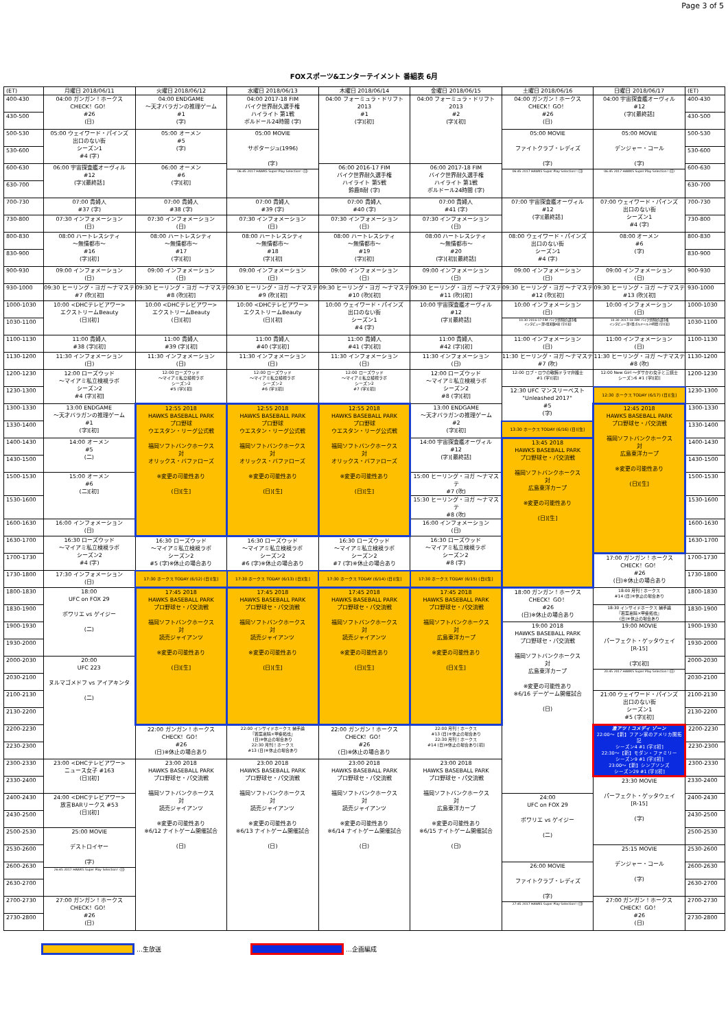Page 3 of 5
FOXスポーツ&エンターテイメント 番組表 6月
| (ET) | 月曜日 2018/06/11 | 火曜日 2018/06/12 | 水曜日 2018/06/13 | 木曜日 2018/06/14 | 金曜日 2018/06/15 | 土曜日 2018/06/16 | 日曜日 2018/06/17 | (ET) |
| --- | --- | --- | --- | --- | --- | --- | --- | --- |
| 400-430 | 04:00 ガンガン！ホークス CHECK！GO！ #26 (日) | 04:00 ENDGAME ～天才バラガンの推理ゲーム #1 (字) | 04:00 2017-18 FIM バイク世界耐久選手権 ハイライト 第1戦 ボルドール24時間 (字) | 04:00 フォーミュラ・ドリフト 2013 #1 (字)[初] | 04:00 フォーミュラ・ドリフト 2013 #2 (字)[初] | 04:00 ガンガン！ホークス CHECK！GO！ #26 (日) | 04:00 宇宙探査艦オーヴィル #12 (字)[最終話] | 400-430 |
| 430-500 | | | | | | | | 430-500 |
| 500-530 | 05:00 ウェイワード・パインズ 出口のない街 シーズン1 #4 (字) | 05:00 オーメン #5 (字) | 05:00 MOVIE サボタージュ(1996) (字) 06:45 2017 HAWKS Super Play Selection！(日) | | | 05:00 MOVIE ファイトクラブ・レディズ (字) 06:45 2017 HAWKS Super Play Selection！(日) | 05:00 MOVIE デンジャー・コール (字) 06:45 2017 HAWKS Super Play Selection！(日) | 500-530 |
| 530-600 | | | | | | | | 530-600 |
| 600-630 | 06:00 宇宙探査艦オーヴィル #12 (字)[最終話] | 06:00 オーメン #6 (字)[初] | | 06:00 2016-17 FIM バイク世界耐久選手権 ハイライト 第5戦 鈴鹿8耐 (字) | 06:00 2017-18 FIM バイク世界耐久選手権 ハイライト 第1戦 ボルドール24時間 (字) | | | 600-630 |
| 630-700 | | | | | | | | 630-700 |
| 700-730 | 07:00 貴婦人 #37 (字) | 07:00 貴婦人 #38 (字) | 07:00 貴婦人 #39 (字) | 07:00 貴婦人 #40 (字) | 07:00 貴婦人 #41 (字) | 07:00 宇宙探査艦オーヴィル #12 (字)[最終話] | 07:00 ウェイワード・パインズ 出口のない街 シーズン1 #4 (字) | 700-730 |
| 730-800 | 07:30 インフォメーション (日) | 07:30 インフォメーション (日) | 07:30 インフォメーション (日) | 07:30 インフォメーション (日) | 07:30 インフォメーション (日) | | | 730-800 |
| 800-830 | 08:00 ハートレスシティ ～無情都市～ #16 (字)[初] | 08:00 ハートレスシティ ～無情都市～ #17 (字)[初] | 08:00 ハートレスシティ ～無情都市～ #18 (字)[初] | 08:00 ハートレスシティ ～無情都市～ #19 (字)[初] | 08:00 ハートレスシティ ～無情都市～ #20 (字)[初][最終話] | 08:00 ウェイワード・パインズ 出口のない街 シーズン1 #4 (字) | 08:00 オーメン #6 (字) | 800-830 |
| 830-900 | | | | | | | | 830-900 |
| 900-930 | 09:00 インフォメーション (日) | 09:00 インフォメーション (日) | 09:00 インフォメーション (日) | 09:00 インフォメーション (日) | 09:00 インフォメーション (日) | 09:00 インフォメーション (日) | 09:00 インフォメーション (日) | 900-930 |
| 930-1000 | 09:30 ヒーリング・ヨガ ～ナマステ #7 (吹)[初] | 09:30 ヒーリング・ヨガ ～ナマステ #8 (吹)[初] | 09:30 ヒーリング・ヨガ ～ナマステ #9 (吹)[初] | 09:30 ヒーリング・ヨガ ～ナマステ #10 (吹)[初] | 09:30 ヒーリング・ヨガ ～ナマステ #11 (吹)[初] | 09:30 ヒーリング・ヨガ ～ナマステ #12 (吹)[初] | 09:30 ヒーリング・ヨガ ～ナマステ #13 (吹)[初] | 930-1000 |
| 1000-1030 | 10:00 <DHCテレビアワー> エクストリームBeauty (日)[初] | 10:00 <DHCテレビアワー> エクストリームBeauty (日)[初] | 10:00 <DHCテレビアワー> エクストリームBeauty (日)[初] | 10:00 ウェイワード・パインズ 出口のない街 シーズン1 #4 (字) | 10:00 宇宙探査艦オーヴィル #12 (字)[最終話] | 10:00 インフォメーション (日) 10:30 2016-17 FIM バイク世界耐久選手権 インタビュー 第5戦 鈴鹿8耐 (字)[初] | 10:00 インフォメーション (日) 10:30 2017-18 FIM バイク世界耐久選手権 インタビュー 第1戦 ボルドール24時間 (字)[初] | 1000-1030 |
| 1030-1100 | | | | | | | | 1030-1100 |
| 1100-1130 | 11:00 貴婦人 #38 (字)[初] | 11:00 貴婦人 #39 (字)[初] | 11:00 貴婦人 #40 (字)[初] | 11:00 貴婦人 #41 (字)[初] | 11:00 貴婦人 #42 (字)[初] | 11:00 インフォメーション (日) | 11:00 インフォメーション (日) | 1100-1130 |
| 1130-1200 | 11:30 インフォメーション (日) | 11:30 インフォメーション (日) | 11:30 インフォメーション (日) | 11:30 インフォメーション (日) | 11:30 インフォメーション (日) | 11:30 ヒーリング・ヨガ ～ナマステ #7 (吹) | 11:30 ヒーリング・ヨガ ～ナマステ #8 (吹) | 1130-1200 |
| 1200-1230 | 12:00 ローズウッド ～マイアミ私立検視ラボ シーズン2 #4 (字)[初] | 12:00 ローズウッド ～マイアミ私立検視ラボ シーズン2 #5 (字)[初] | 12:00 ローズウッド ～マイアミ私立検視ラボ シーズン2 #6 (字)[初] | 12:00 ローズウッド ～マイアミ私立検視ラボ シーズン2 #7 (字)[初] | 12:00 ローズウッド ～マイアミ私立検視ラボ シーズン2 #8 (字)[初] | 12:00 ロブ・ロウの敏腕ドラマ弁護士 #1 (字)[初] | 12:00 New Girl ～ダサかわ女子と三銃士 シーズン6 #1 (字)[初] | 1200-1230 |
| 1230-1300 | | | | | | 12:30 UFC マンスリーベスト "Unleashed 2017" #5 (字) | 12:30 ホークス TODAY (6/17) (日)[生] | 1230-1300 |
| 1300-1330 | 13:00 ENDGAME ～天才バラガンの推理ゲーム #1 (字)[初] | 12:55 2018 HAWKS BASEBALL PARK プロ野球 ウエスタン・リーグ公式戦 福岡ソフトバンクホークス 対 オリックス・バファローズ ※変更の可能性あり (日)[生] | 12:55 2018 HAWKS BASEBALL PARK プロ野球 ウエスタン・リーグ公式戦 福岡ソフトバンクホークス 対 オリックス・バファローズ ※変更の可能性あり (日)[生] | 12:55 2018 HAWKS BASEBALL PARK プロ野球 ウエスタン・リーグ公式戦 福岡ソフトバンクホークス 対 オリックス・バファローズ ※変更の可能性あり (日)[生] | 13:00 ENDGAME ～天才バラガンの推理ゲーム #2 (字)[初] | | 12:45 2018 HAWKS BASEBALL PARK プロ野球セ・パ交流戦 福岡ソフトバンクホークス 対 広島東洋カープ ※変更の可能性あり (日)[生] | 1300-1330 |
| 1330-1400 | | | | | | 13:30 ホークス TODAY (6/16) (日)[生] | | 1330-1400 |
| 1400-1430 | 14:00 オーメン #5 (二) | | | | 14:00 宇宙探査艦オーヴィル #12 (字)[最終話] | 13:45 2018 HAWKS BASEBALL PARK プロ野球セ・パ交流戦 福岡ソフトバンクホークス 対 広島東洋カープ ※変更の可能性あり (日)[生] | | 1400-1430 |
| 1430-1500 | | | | | | | | 1430-1500 |
| 1500-1530 | 15:00 オーメン #6 (二)[初] | | | | 15:00 ヒーリング・ヨガ ～ナマステ #7 (吹) | | | 1500-1530 |
| 1530-1600 | | | | | 15:30 ヒーリング・ヨガ ～ナマステ #8 (吹) | | | 1530-1600 |
| 1600-1630 | 16:00 インフォメーション (日) | | | | 16:00 インフォメーション (日) | | | 1600-1630 |
| 1630-1700 | 16:30 ローズウッド ～マイアミ私立検視ラボ シーズン2 #4 (字) | 16:30 ローズウッド ～マイアミ私立検視ラボ シーズン2 #5 (字)※休止の場合あり | 16:30 ローズウッド ～マイアミ私立検視ラボ シーズン2 #6 (字)※休止の場合あり | 16:30 ローズウッド ～マイアミ私立検視ラボ シーズン2 #7 (字)※休止の場合あり | 16:30 ローズウッド ～マイアミ私立検視ラボ シーズン2 #8 (字) | | | 1630-1700 |
| 1700-1730 | | | | | | | 17:00 ガンガン！ホークス CHECK！GO！ #26 (日)※休止の場合あり | 1700-1730 |
| 1730-1800 | 17:30 インフォメーション (日) | 17:30 ホークス TODAY (6/12) (日)[生] | 17:30 ホークス TODAY (6/13) (日)[生] | 17:30 ホークス TODAY (6/14) (日)[生] | 17:30 ホークス TODAY (6/15) (日)[生] | | | 1730-1800 |
| 1800-1830 | 18:00 UFC on FOX 29 ポワリエ vs ゲイジー (二) | 17:45 2018 HAWKS BASEBALL PARK プロ野球セ・パ交流戦 福岡ソフトバンクホークス 対 読売ジャイアンツ ※変更の可能性あり (日)[生] | 17:45 2018 HAWKS BASEBALL PARK プロ野球セ・パ交流戦 福岡ソフトバンクホークス 対 読売ジャイアンツ ※変更の可能性あり (日)[生] | 17:45 2018 HAWKS BASEBALL PARK プロ野球セ・パ交流戦 福岡ソフトバンクホークス 対 読売ジャイアンツ ※変更の可能性あり (日)[生] | 17:45 2018 HAWKS BASEBALL PARK プロ野球セ・パ交流戦 福岡ソフトバンクホークス 対 広島東洋カープ ※変更の可能性あり (日)[生] | 18:00 ガンガン！ホークス CHECK！GO！ #26 (日)※休止の場合あり | 18:00 月刊！ホークス #14 (日)※休止の場合あり | 1800-1830 |
| 1830-1900 | | | | | | | 18:30 インサイドホークス 捕手論 『若菜嘉晴×甲斐拓也』 (日)※休止の場合あり | 1830-1900 |
| 1900-1930 | | | | | | 19:00 2018 HAWKS BASEBALL PARK プロ野球セ・パ交流戦 福岡ソフトバンクホークス 対 広島東洋カープ ※変更の可能性あり ※6/16 デーゲーム開催試合 (日) | 19:00 MOVIE パーフェクト・ゲッタウェイ [R-15] (字)[初] 20:45 2017 HAWKS Super Play Selection！(日) | 1900-1930 |
| 1930-2000 | | | | | | | | 1930-2000 |
| 2000-2030 | 20:00 UFC 223 ヌルマゴメドフ vs アイアキンタ (二) | | | | | | | 2000-2030 |
| 2030-2100 | | | | | | | | 2030-2100 |
| 2100-2130 | | | | | | | 21:00 ウェイワード・パインズ 出口のない街 シーズン1 #5 (字)[初] | 2100-2130 |
| 2130-2200 | | | | | | | | 2130-2200 |
| 2200-2230 | | 22:00 ガンガン！ホークス CHECK！GO！ #26 (日)※休止の場合あり | 22:00 インサイドホークス 捕手論 『若菜嘉晴×甲斐拓也』 (日)※休止の場合あり 22:30 月刊！ホークス #13 (日)※休止の場合あり | 22:00 ガンガン！ホークス CHECK！GO！ #26 (日)※休止の場合あり | 22:00 月刊！ホークス #13 (日)※休止の場合あり 22:30 月刊！ホークス #14 (日)※休止の場合あり[初] | | 激アツ！コメディ ゾーン 22:00～【新】フアン家のアメリカ開拓記 シーズン4 #1 (字)[初] 22:30～【新】モダン・ファミリー シーズン9 #1 (字)[初] 23:00～【新】シンプソンズ シーズン29 #1 (字)[初] | 2200-2230 |
| 2230-2300 | | | | | | | | 2230-2300 |
| 2300-2330 | 23:00 <DHCテレビアワー> ニュース女子 #163 (日)[初] | 23:00 2018 HAWKS BASEBALL PARK プロ野球セ・パ交流戦 福岡ソフトバンクホークス 対 読売ジャイアンツ ※変更の可能性あり ※6/12 ナイトゲーム開催試合 (日) | 23:00 2018 HAWKS BASEBALL PARK プロ野球セ・パ交流戦 福岡ソフトバンクホークス 対 読売ジャイアンツ ※変更の可能性あり ※6/13 ナイトゲーム開催試合 (日) | 23:00 2018 HAWKS BASEBALL PARK プロ野球セ・パ交流戦 福岡ソフトバンクホークス 対 読売ジャイアンツ ※変更の可能性あり ※6/14 ナイトゲーム開催試合 (日) | 23:00 2018 HAWKS BASEBALL PARK プロ野球セ・パ交流戦 福岡ソフトバンクホークス 対 広島東洋カープ ※変更の可能性あり ※6/15 ナイトゲーム開催試合 (日) | | | 2300-2330 |
| 2330-2400 | | | | | | | 23:30 MOVIE パーフェクト・ゲッタウェイ [R-15] (字) | 2330-2400 |
| 2400-2430 | 24:00 <DHCテレビアワー> 放言BARリークス #53 (日)[初] | | | | | 24:00 UFC on FOX 29 ポワリエ vs ゲイジー (二) | | 2400-2430 |
| 2430-2500 | | | | | | | | 2430-2500 |
| 2500-2530 | 25:00 MOVIE デストロイヤー (字) 26:45 2017 HAWKS Super Play Selection！(日) | | | | | | | 2500-2530 |
| 2530-2600 | | | | | | | 25:15 MOVIE デンジャー・コール (字) | 2530-2600 |
| 2600-2630 | | | | | | 26:00 MOVIE ファイトクラブ・レディズ (字) 27:45 2017 HAWKS Super Play Selection！(日) | | 2600-2630 |
| 2630-2700 | | | | | | | | 2630-2700 |
| 2700-2730 | 27:00 ガンガン！ホークス CHECK！GO！ #26 (日) | | | | | | 27:00 ガンガン！ホークス CHECK！GO！ #26 (日) | 2700-2730 |
| 2730-2800 | | | | | | | | 2730-2800 |
…生放送 …企画編成